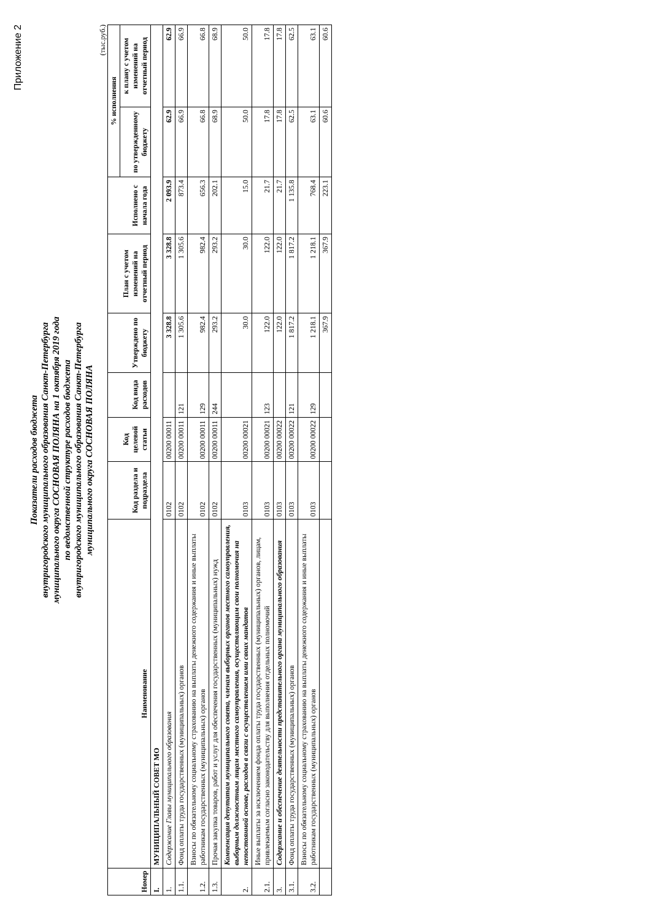Приложение 2
Показатели расходов бюджета
внутригородского муниципального образования Санкт-Петербурга
муниципального округа СОСНОВАЯ ПОЛЯНА на 1 октября 2019 года
по ведомственной структуре расходов бюджета
внутригородского муниципального образования Санкт-Петербурга
муниципального округа СОСНОВАЯ ПОЛЯНА
(тыс.руб.)
| Номер | Наименование | Код раздела и подраздела | Код целевой статьи | Код вида расходов | Утверждено по бюджету | План с учетом изменений на отчетный период | Исполнено с начала года | % исполнения | |
| --- | --- | --- | --- | --- | --- | --- | --- | --- | --- |
| | | | | | | | | по утвержденному бюджету | к плану с учетом изменений на отчетный период |
| I. | МУНИЦИПАЛЬНЫЙ СОВЕТ МО | | | | | | | | |
| 1. | Содержание Главы муниципального образования | 0102 | 00200 00011 | | 3 328.8 | 3 328.8 | 2 093.9 | 62.9 | 62.9 |
| 1.1. | Фонд оплаты труда государственных (муниципальных) органов | 0102 | 00200 00011 | 121 | 1 305.6 | 1 305.6 | 873.4 | 66.9 | 66.9 |
| 1.2. | Взносы по обязательному социальному страхованию на выплаты денежного содержания и иные выплаты работникам государственных (муниципальных) органов | 0102 | 00200 00011 | 129 | 982.4 | 982.4 | 656.3 | 66.8 | 66.8 |
| 1.3. | Прочая закупка товаров, работ и услуг для обеспечения государственных (муниципальных) нужд | 0102 | 00200 00011 | 244 | 293.2 | 293.2 | 202.1 | 68.9 | 68.9 |
| 2. | Компенсация депутатам муниципального совета, членам выборных органов местного самоуправления, выборным должностным лицам местного самоуправления, осуществляющим свои полномочия на непостоянной основе, расходов в связи с осуществлением ими своих мандатов | 0103 | 00200 00021 | | 30.0 | 30.0 | 15.0 | 50.0 | 50.0 |
| 2.1. | Иные выплаты за исключением фонда оплаты труда государственных (муниципальных) органов, лицам, привлекаемым согласно законодательству для выполнения отдельных полномочий | 0103 | 00200 00021 | 123 | 122.0 | 122.0 | 21.7 | 17.8 | 17.8 |
| 3. | Содержание и обеспечение деятельности представительного органа муниципального образования | 0103 | 00200 00022 | | 122.0 | 122.0 | 21.7 | 17.8 | 17.8 |
| 3.1. | Фонд оплаты труда государственных (муниципальных) органов | 0103 | 00200 00022 | 121 | 1 817.2 | 1 817.2 | 1 135.8 | 62.5 | 62.5 |
| 3.2. | Взносы по обязательному социальному страхованию на выплаты денежного содержания и иные выплаты работникам государственных (муниципальных) органов | 0103 | 00200 00022 | 129 | 1 218.1 | 1 218.1 | 768.4 | 63.1 | 63.1 |
| | | | | | 367.9 | 367.9 | 223.1 | 60.6 | 60.6 |